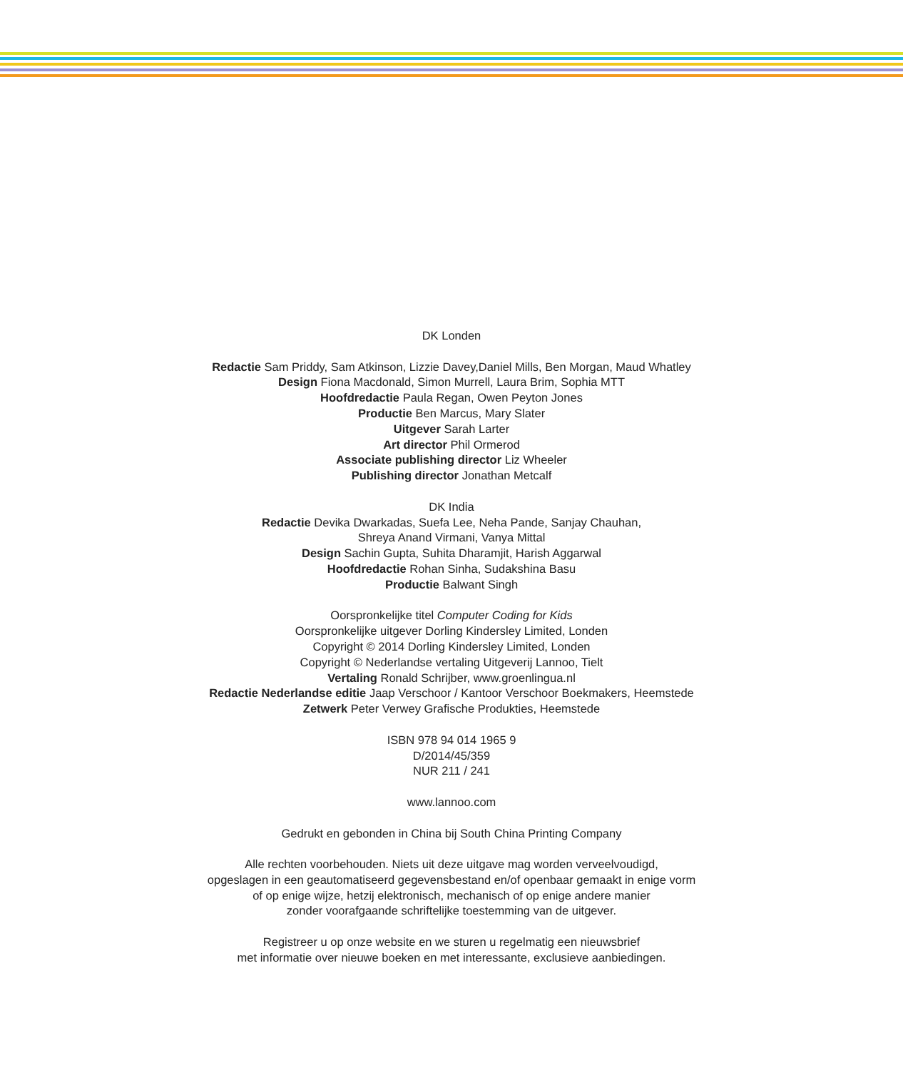DK Londen
Redactie Sam Priddy, Sam Atkinson, Lizzie Davey,Daniel Mills, Ben Morgan, Maud Whatley
Design Fiona Macdonald, Simon Murrell, Laura Brim, Sophia MTT
Hoofdredactie Paula Regan, Owen Peyton Jones
Productie Ben Marcus, Mary Slater
Uitgever Sarah Larter
Art director Phil Ormerod
Associate publishing director Liz Wheeler
Publishing director Jonathan Metcalf
DK India
Redactie Devika Dwarkadas, Suefa Lee, Neha Pande, Sanjay Chauhan,
Shreya Anand Virmani, Vanya Mittal
Design Sachin Gupta, Suhita Dharamjit, Harish Aggarwal
Hoofdredactie Rohan Sinha, Sudakshina Basu
Productie Balwant Singh
Oorspronkelijke titel Computer Coding for Kids
Oorspronkelijke uitgever Dorling Kindersley Limited, Londen
Copyright © 2014 Dorling Kindersley Limited, Londen
Copyright © Nederlandse vertaling Uitgeverij Lannoo, Tielt
Vertaling Ronald Schrijber, www.groenlingua.nl
Redactie Nederlandse editie Jaap Verschoor / Kantoor Verschoor Boekmakers, Heemstede
Zetwerk Peter Verwey Grafische Produkties, Heemstede
ISBN 978 94 014 1965 9
D/2014/45/359
NUR 211 / 241
www.lannoo.com
Gedrukt en gebonden in China bij South China Printing Company
Alle rechten voorbehouden. Niets uit deze uitgave mag worden verveelvoudigd,
opgeslagen in een geautomatiseerd gegevensbestand en/of openbaar gemaakt in enige vorm
of op enige wijze, hetzij elektronisch, mechanisch of op enige andere manier
zonder voorafgaande schriftelijke toestemming van de uitgever.
Registreer u op onze website en we sturen u regelmatig een nieuwsbrief
met informatie over nieuwe boeken en met interessante, exclusieve aanbiedingen.